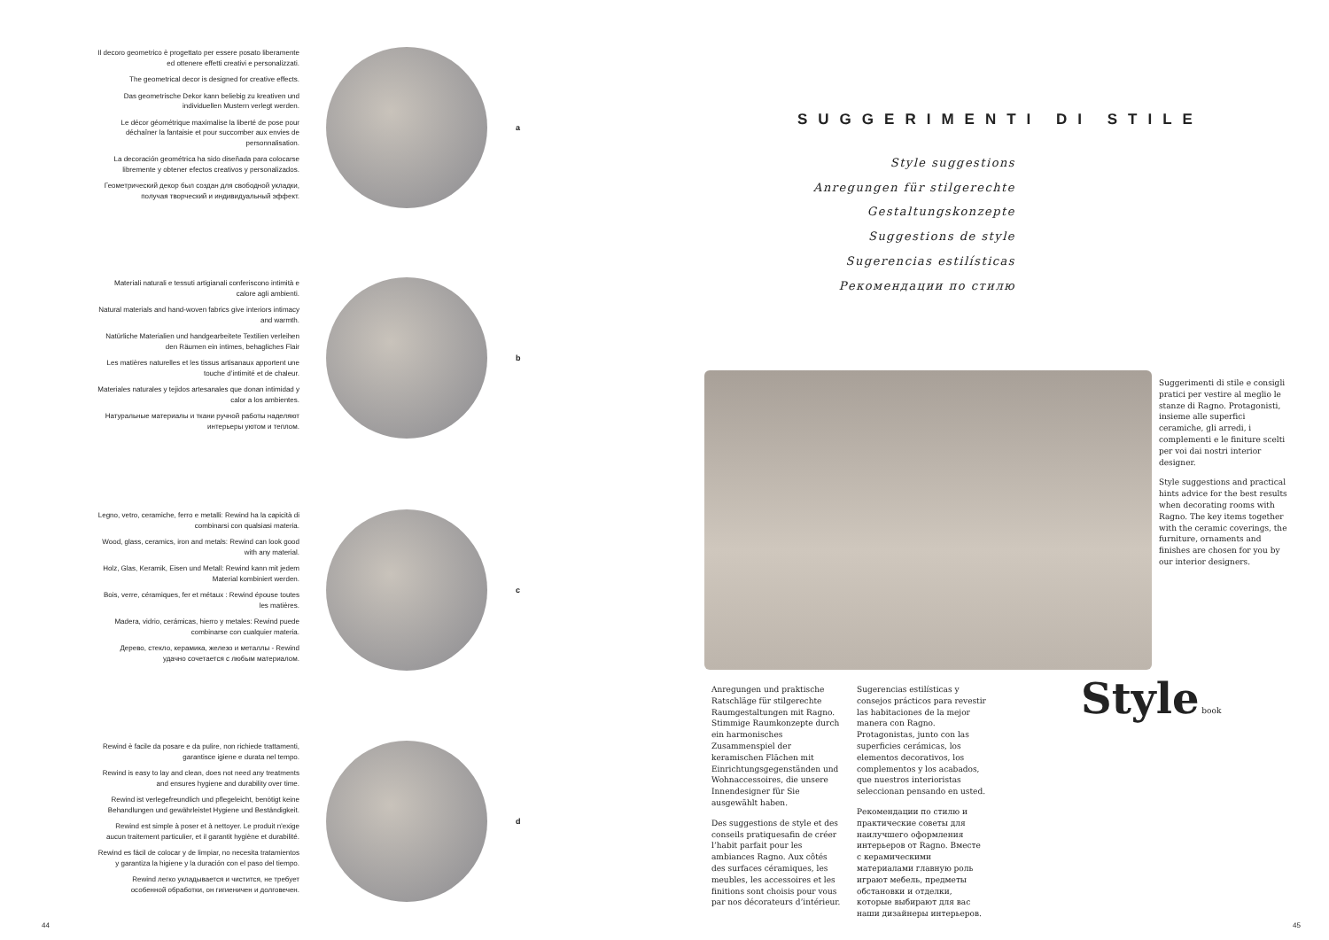Il decoro geometrico è progettato per essere posato liberamente ed ottenere effetti creativi e personalizzati.
The geometrical decor is designed for creative effects.
Das geometrische Dekor kann beliebig zu kreativen und individuellen Mustern verlegt werden.
Le décor géométrique maximalise la liberté de pose pour déchaîner la fantaisie et pour succomber aux envies de personnalisation.
La decoración geométrica ha sido diseñada para colocarse libremente y obtener efectos creativos y personalizados.
Геометрический декор был создан для свободной укладки, получая творческий и индивидуальный эффект.
a
Materiali naturali e tessuti artigianali conferiscono intimità e calore agli ambienti.
Natural materials and hand-woven fabrics give interiors intimacy and warmth.
Natürliche Materialien und handgearbeitete Textilien verleihen den Räumen ein intimes, behagliches Flair
Les matières naturelles et les tissus artisanaux apportent une touche d’intimité et de chaleur.
Materiales naturales y tejidos artesanales que donan intimidad y calor a los ambientes.
Натуральные материалы и ткани ручной работы наделяют интерьеры уютом и теплом.
b
Legno, vetro, ceramiche, ferro e metalli: Rewind ha la capicità di combinarsi con qualsiasi materia.
Wood, glass, ceramics, iron and metals: Rewind can look good with any material.
Holz, Glas, Keramik, Eisen und Metall: Rewind kann mit jedem Material kombiniert werden.
Bois, verre, céramiques, fer et métaux : Rewind épouse toutes les matières.
Madera, vidrio, cerámicas, hierro y metales: Rewind puede combinarse con cualquier materia.
Дерево, стекло, керамика, железо и металлы - Rewind удачно сочетается с любым материалом.
c
Rewind è facile da posare e da pulire, non richiede trattamenti, garantisce igiene e durata nel tempo.
Rewind is easy to lay and clean, does not need any treatments and ensures hygiene and durability over time.
Rewind ist verlegefreundlich und pflegeleicht, benötigt keine Behandlungen und gewährleistet Hygiene und Beständigkeit.
Rewind est simple à poser et à nettoyer. Le produit n’exige aucun traitement particulier, et il garantit hygiène et durabilité.
Rewind es fácil de colocar y de limpiar, no necesita tratamientos y garantiza la higiene y la duración con el paso del tiempo.
Rewind легко укладывается и чистится, не требует особенной обработки, он гигиеничен и долговечен.
d
44
SUGGERIMENTI DI STILE
Style suggestions
Anregungen für stilgerechte Gestaltungskonzepte
Suggestions de style
Sugerencias estilísticas
Рекомендации по стилю
Suggerimenti di stile e consigli pratici per vestire al meglio le stanze di Ragno. Protagonisti, insieme alle superfici ceramiche, gli arredi, i complementi e le finiture scelti per voi dai nostri interior designer.
Style suggestions and practical hints advice for the best results when decorating rooms with Ragno. The key items together with the ceramic coverings, the furniture, ornaments and finishes are chosen for you by our interior designers.
Anregungen und praktische Ratschläge für stilgerechte Raumgestaltungen mit Ragno. Stimmige Raumkonzepte durch ein harmonisches Zusammenspiel der keramischen Flächen mit Einrichtungsgegenständen und Wohnaccessoires, die unsere Innendesigner für Sie ausgewählt haben.
Des suggestions de style et des conseils pratiquesafin de créer l’habit parfait pour les ambiances Ragno. Aux côtés des surfaces céramiques, les meubles, les accessoires et les finitions sont choisis pour vous par nos décorateurs d’intérieur.
Sugerencias estilísticas y consejos prácticos para revestir las habitaciones de la mejor manera con Ragno. Protagonistas, junto con las superficies cerámicas, los elementos decorativos, los complementos y los acabados, que nuestros interioristas seleccionan pensando en usted.
Рекомендации по стилю и практические советы для наилучшего оформления интерьеров от Ragno. Вместе с керамическими материалами главную роль играют мебель, предметы обстановки и отделки, которые выбирают для вас наши дизайнеры интерьеров.
Style book
45